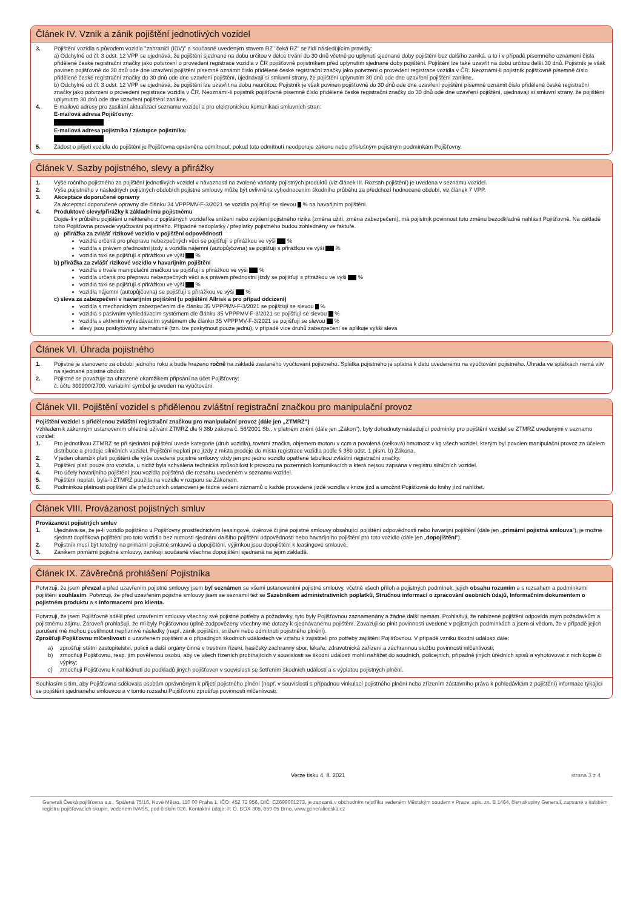Článek IV. Vznik a zánik pojištění jednotlivých vozidel
3. Pojištění vozidla s původem vozidla "zahraničí (IDV)" a současně uvedeným stavem RZ "čeká RZ" se řídí následujícím pravidly:
a) Odchylně od čl. 3 odst. 12 VPP se ujednává, že pojištění sjednané na dobu určitou v délce trvání do 30 dnů včetně po uplynutí sjednané doby pojištění bez dalšího zaniká, a to i v případě písemného oznámení čísla přidělené české registrační značky jako potvrzení o provedení registrace vozidla v ČR pojišťovně pojistníkem před uplynutím sjednané doby pojištění. Pojištění lze také uzavřít na dobu určitou delší 30 dnů. Pojistník je však povinen pojišťovně do 30 dnů ode dne uzavření pojištění písemně oznámit číslo přidělené české registrační značky jako potvrzení o provedení registrace vozidla v ČR. Neoznámí-li pojistník pojišťovně písemně číslo přidělené české registrační značky do 30 dnů ode dne uzavření pojištění, ujednávají si smluvní strany, že pojištění uplynutím 30 dnů ode dne uzavření pojištění zanikne.
b) Odchylně od čl. 3 odst. 12 VPP se ujednává, že pojištění lze uzavřít na dobu neurčitou. Pojistník je však povinen pojišťovně do 30 dnů ode dne uzavření pojištění písemně oznámit číslo přidělené české registrační značky jako potvrzení o provedení registrace vozidla v ČR. Neoznámí-li pojistník pojišťovně písemně číslo přidělené české registrační značky do 30 dnů ode dne uzavření pojištění, ujednávají si smluvní strany, že pojištění uplynutím 30 dnů ode dne uzavření pojištění zanikne.
4. E-mailové adresy pro zasílání aktualizací seznamu vozidel a pro elektronickou komunikaci smluvních stran:
E-mailová adresa Pojišťovny: E-mailová adresa pojistníka / zástupce pojistníka:
5. Žádost o přijetí vozidla do pojištění je Pojišťovna oprávněna odmítnout, pokud toto odmítnutí neodporuje zákonu nebo příslušným pojistným podmínkám Pojišťovny.
Článek V. Sazby pojistného, slevy a přirážky
1. Výše ročního pojistného za pojištění jednotlivých vozidel v návaznosti na zvolené varianty pojistných produktů (viz článek III. Rozsah pojištění) je uvedena v seznamu vozidel.
2. Výše pojistného v následných pojistných obdobích pojistné smlouvy může být ovlivněna vyhodnocením škodního průběhu za předchozí hodnocené období, viz článek 7 VPP.
3. Akceptace doporučené opravny
Za akceptaci doporučené opravny dle článku 34 VPPPMV-F-3/2021 se vozidla pojišťují se slevou % na havarijním pojištění.
4. Produktové slevy/přirážky k základnímu pojistnému
Dojde-li v průběhu pojištění u některého z pojištěných vozidel ke snížení nebo zvýšení pojistného rizika (změna užití, změna zabezpečení), má pojistník povinnost tuto změnu bezodkladně nahlásit Pojišťovně. Na základě toho Pojišťovna provede vyúčtování pojistného. Případné nedoplatky / přeplatky pojistného budou zohledněny ve faktuře.
a) přirážka za zvlášť rizikové vozidlo v pojištění odpovědnosti
vozidla určená pro přepravu nebezpečných věcí se pojišťují s přirážkou ve výši %
vozidla s právem přednostní jízdy a vozidla nájemní (autopůjčovna) se pojišťují s přirážkou ve výši %
vozidla taxi se pojišťují s přirážkou ve výši %
b) přirážka za zvlášť rizikové vozidlo v havarijním pojištění
vozidla s trvale manipulační značkou se pojišťují s přirážkou ve výši %
vozidla určená pro přepravu nebezpečných věcí a s právem přednostní jízdy se pojišťují s přirážkou ve výši %
vozidla taxi se pojišťují s přirážkou ve výši %
vozidla nájemní (autopůjčovna) se pojišťují s přirážkou ve výši %
c) sleva za zabezpečení v havarijním pojištění (u pojištění Allrisk a pro případ odcizení)
vozidla s mechanickým zabezpečením dle článku 35 VPPPMV-F-3/2021 se pojišťují se slevou %
vozidla s pasivním vyhledávacím systémem dle článku 35 VPPPMV-F-3/2021 se pojišťují se slevou %
vozidla s aktivním vyhledávacím systémem dle článku 35 VPPPMV-F-3/2021 se pojišťují se slevou %
slevy jsou poskytovány alternativně (tzn. lze poskytnout pouze jednu), v případě více druhů zabezpečení se aplikuje vyšší sleva
Článek VI. Úhrada pojistného
1. Pojistné je stanoveno za období jednoho roku a bude hrazeno ročně na základě zaslaného vyúčtování pojistného. Splátka pojistného je splatná k datu uvedenému na vyúčtování pojistného. Úhrada ve splátkách nemá vliv na sjednané pojistné období.
2. Pojistné se považuje za uhrazené okamžikem připsání na účet Pojišťovny:
č. účtu 300900/2700, variabilní symbol je uveden na vyúčtování.
Článek VII. Pojištění vozidel s přidělenou zvláštní registrační značkou pro manipulační provoz
Pojištění vozidel s přidělenou zvláštní registrační značkou pro manipulační provoz (dále jen „ZTMRZ“)
Vzhledem k zákonným ustanovením ohledně užívání ZTMRZ dle § 38b zákona č. 56/2001 Sb., v platném znění (dále jen „Zákon“), byly dohodnuty následující podmínky pro pojištění vozidel se ZTMRZ uvedenými v seznamu vozidel:
1. Pro jednotlivou ZTMRZ se při sjednání pojištění uvede kategorie (druh vozidla), tovární značka, objemem motoru v ccm a povolená (celková) hmotnost v kg všech vozidel, kterým byl povolen manipulační provoz za účelem distribuce a prodeje silničních vozidel. Pojištění neplatí pro jízdy z místa prodeje do místa registrace vozidla podle § 38b odst. 1 písm. b) Zákona.
2. V jeden okamžik platí pojištění dle výše uvedené pojistné smlouvy vždy jen pro jedno vozidlo opatřené tabulkou zvláštní registrační značky.
3. Pojištění platí pouze pro vozidla, u nichž byla schválena technická způsobilost k provozu na pozemních komunikacích a která nejsou zapsána v registru silničních vozidel.
4. Pro účely havarijního pojištění jsou vozidla pojištěná dle rozsahu uvedeném v seznamu vozidel.
5. Pojištění neplatí, byla-li ZTMRZ použita na vozidle v rozporu se Zákonem.
6. Podmínkou platnosti pojištění dle předchozích ustanovení je řádné vedení záznamů o každé provedené jízdě vozidla v knize jízd a umožnit Pojišťovně do knihy jízd nahlížet.
Článek VIII. Provázanost pojistných smluv
Provázanost pojistných smluv
1. Ujednává se, že je-li vozidlo pojištěno u Pojišťovny prostřednictvím leasingové, úvěrové či jiné pojistné smlouvy obsahující pojištění odpovědnosti nebo havarijní pojištění (dále jen „primární pojistná smlouva“), je možné sjednat doplňková pojištění pro toto vozidlo bez nutnosti sjednání dalšího pojištění odpovědnosti nebo havarijního pojištění pro toto vozidlo (dále jen „dopojištění“).
2. Pojistník musí být totožný na primární pojistné smlouvě a dopojištění, výjimkou jsou dopojištění k leasingové smlouvě.
3. Zánikem primární pojistné smlouvy, zanikají současně všechna dopojištění sjednaná na jejím základě.
Článek IX. Závěrečná prohlášení Pojistníka
Potvrzuji, že jsem převzal a před uzavřením pojistné smlouvy jsem byl seznámen se všemi ustanoveními pojistné smlouvy, včetně všech příloh a pojistných podmínek, jejich obsahu rozumím a s rozsahem a podmínkami pojištění souhlasím. Potvrzuji, že před uzavřením pojistné smlouvy jsem se seznámil též se Sazebníkem administrativních poplatků, Stručnou informací o zpracování osobních údajů, Informačním dokumentem o pojistném produktu a s Informacemi pro klienta.
Potvrzuji, že jsem Pojišťovně sdělil před uzavřením smlouvy všechny své pojistné potřeby a požadavky, tyto byly Pojišťovnou zaznamenány a žádné další nemám. Prohlašuji, že nabízené pojištění odpovídá mým požadavkům a pojistnému zájmu. Zároveň prohlašuji, že mi byly Pojišťovnou úplně zodpovězeny všechny mé dotazy k sjednávanému pojištění. Zavazuji se plnit povinnosti uvedené v pojistných podmínkách a jsem si vědom, že v případě jejich porušení mě mohou postihnout nepříznivé následky (např. zánik pojištění, snížení nebo odmítnutí pojistného plnění).
Zprošťuji Pojišťovnu mlčenlivosti o uzavřeném pojištění a o případných škodních událostech ve vztahu k zajistiteli pro potřeby zajištění Pojišťovnou. V případě vzniku škodní události dále:
a) zprošťuji státní zastupitelství, policii a další orgány činné v trestním řízení, hasičský záchranný sbor, lékaře, zdravotnická zařízení a záchrannou službu povinnosti mlčenlivosti;
b) zmocňuji Pojišťovnu, resp. jím pověřenou osobu, aby ve všech řízeních probíhajících v souvislosti se škodní událostí mohli nahlížet do soudních, policejních, případně jiných úředních spisů a vyhotovovat z nich kopie či výpisy;
c) zmocňuji Pojišťovnu k nahlédnutí do podkladů jiných pojišťoven v souvislosti se šetřením škodních událostí a s výplatou pojistných plnění.
Souhlasím s tím, aby Pojišťovna sdělovala osobám oprávněným k přijetí pojistného plnění (např. v souvislosti s případnou vinkulací pojistného plnění nebo zřízením zástavního práva k pohledávkám z pojištění) informace týkající se pojištění sjednaného smlouvou a v tomto rozsahu Pojišťovnu zprošťuji povinnosti mlčenlivosti.
Verze tisku 4. 8. 2021 strana 3 z 4
Generali Česká pojišťovna a.s., Spálená 75/16, Nové Město, 110 00 Praha 1, IČO: 452 72 956, DIČ: CZ699001273, je zapsaná v obchodním rejstříku vedeném Městským soudem v Praze, spis. zn. B 1464, člen skupiny Generali, zapsané v italském registru pojišťovacích skupin, vedeném IVASS, pod číslem 026. Kontaktní údaje: P. O. BOX 305, 659 05 Brno, www.generaliceska.cz